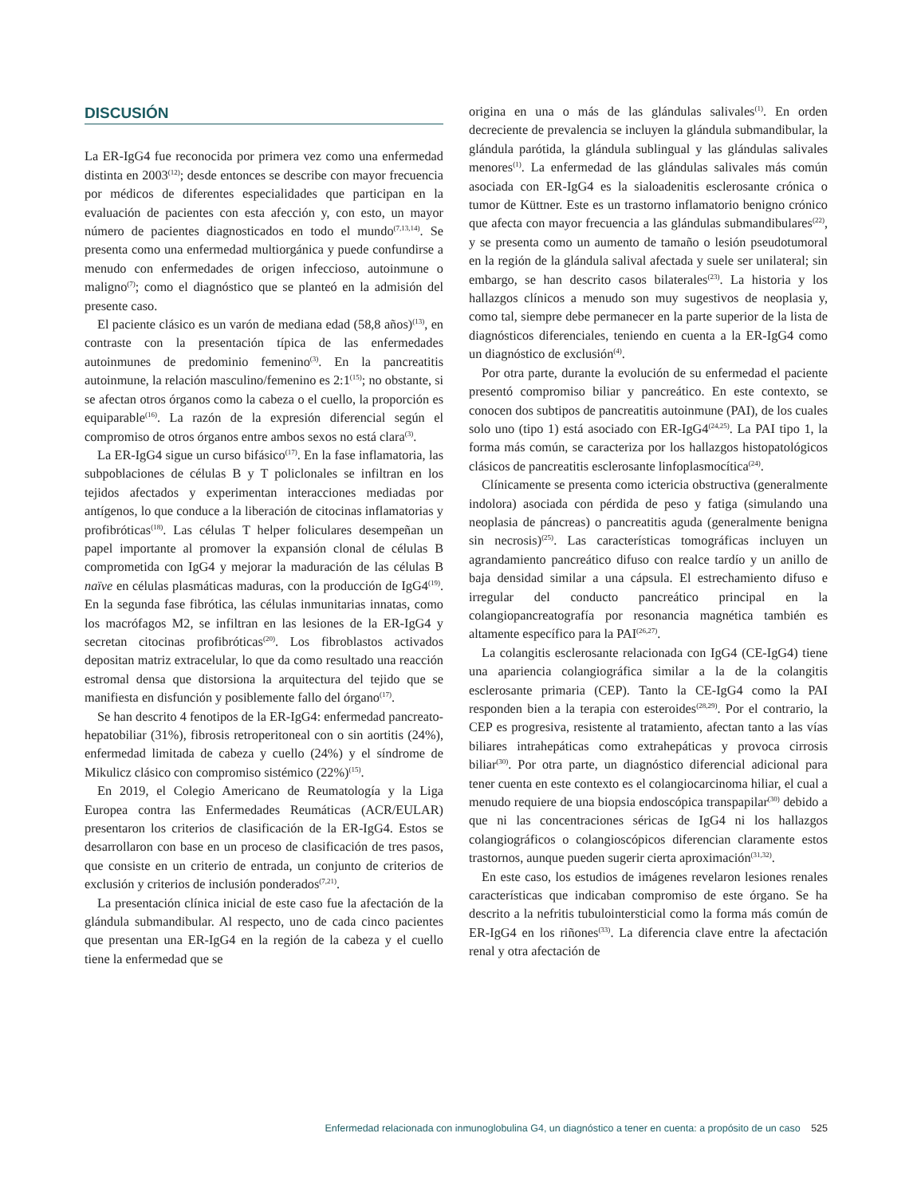DISCUSIÓN
La ER-IgG4 fue reconocida por primera vez como una enfermedad distinta en 2003<sup>(12)</sup>; desde entonces se describe con mayor frecuencia por médicos de diferentes especialidades que participan en la evaluación de pacientes con esta afección y, con esto, un mayor número de pacientes diagnosticados en todo el mundo<sup>(7,13,14)</sup>. Se presenta como una enfermedad multiorgánica y puede confundirse a menudo con enfermedades de origen infeccioso, autoinmune o maligno<sup>(7)</sup>; como el diagnóstico que se planteó en la admisión del presente caso.
El paciente clásico es un varón de mediana edad (58,8 años)<sup>(13)</sup>, en contraste con la presentación típica de las enfermedades autoinmunes de predominio femenino<sup>(3)</sup>. En la pancreatitis autoinmune, la relación masculino/femenino es 2:1<sup>(15)</sup>; no obstante, si se afectan otros órganos como la cabeza o el cuello, la proporción es equiparable<sup>(16)</sup>. La razón de la expresión diferencial según el compromiso de otros órganos entre ambos sexos no está clara<sup>(3)</sup>.
La ER-IgG4 sigue un curso bifásico<sup>(17)</sup>. En la fase inflamatoria, las subpoblaciones de células B y T policlonales se infiltran en los tejidos afectados y experimentan interacciones mediadas por antígenos, lo que conduce a la liberación de citocinas inflamatorias y profibróticas<sup>(18)</sup>. Las células T helper foliculares desempeñan un papel importante al promover la expansión clonal de células B comprometida con IgG4 y mejorar la maduración de las células B naïve en células plasmáticas maduras, con la producción de IgG4<sup>(19)</sup>. En la segunda fase fibrótica, las células inmunitarias innatas, como los macrófagos M2, se infiltran en las lesiones de la ER-IgG4 y secretan citocinas profibróticas<sup>(20)</sup>. Los fibroblastos activados depositan matriz extracelular, lo que da como resultado una reacción estromal densa que distorsiona la arquitectura del tejido que se manifiesta en disfunción y posiblemente fallo del órgano<sup>(17)</sup>.
Se han descrito 4 fenotipos de la ER-IgG4: enfermedad pancreato-hepatobiliar (31%), fibrosis retroperitoneal con o sin aortitis (24%), enfermedad limitada de cabeza y cuello (24%) y el síndrome de Mikulicz clásico con compromiso sistémico (22%)<sup>(15)</sup>.
En 2019, el Colegio Americano de Reumatología y la Liga Europea contra las Enfermedades Reumáticas (ACR/EULAR) presentaron los criterios de clasificación de la ER-IgG4. Estos se desarrollaron con base en un proceso de clasificación de tres pasos, que consiste en un criterio de entrada, un conjunto de criterios de exclusión y criterios de inclusión ponderados<sup>(7,21)</sup>.
La presentación clínica inicial de este caso fue la afectación de la glándula submandibular. Al respecto, uno de cada cinco pacientes que presentan una ER-IgG4 en la región de la cabeza y el cuello tiene la enfermedad que se
origina en una o más de las glándulas salivales<sup>(1)</sup>. En orden decreciente de prevalencia se incluyen la glándula submandibular, la glándula parótida, la glándula sublingual y las glándulas salivales menores<sup>(1)</sup>. La enfermedad de las glándulas salivales más común asociada con ER-IgG4 es la sialoadenitis esclerosante crónica o tumor de Küttner. Este es un trastorno inflamatorio benigno crónico que afecta con mayor frecuencia a las glándulas submandibulares<sup>(22)</sup>, y se presenta como un aumento de tamaño o lesión pseudotumoral en la región de la glándula salival afectada y suele ser unilateral; sin embargo, se han descrito casos bilaterales<sup>(23)</sup>. La historia y los hallazgos clínicos a menudo son muy sugestivos de neoplasia y, como tal, siempre debe permanecer en la parte superior de la lista de diagnósticos diferenciales, teniendo en cuenta a la ER-IgG4 como un diagnóstico de exclusión<sup>(4)</sup>.
Por otra parte, durante la evolución de su enfermedad el paciente presentó compromiso biliar y pancreático. En este contexto, se conocen dos subtipos de pancreatitis autoinmune (PAI), de los cuales solo uno (tipo 1) está asociado con ER-IgG4<sup>(24,25)</sup>. La PAI tipo 1, la forma más común, se caracteriza por los hallazgos histopatológicos clásicos de pancreatitis esclerosante linfoplasmocítica<sup>(24)</sup>.
Clínicamente se presenta como ictericia obstructiva (generalmente indolora) asociada con pérdida de peso y fatiga (simulando una neoplasia de páncreas) o pancreatitis aguda (generalmente benigna sin necrosis)<sup>(25)</sup>. Las características tomográficas incluyen un agrandamiento pancreático difuso con realce tardío y un anillo de baja densidad similar a una cápsula. El estrechamiento difuso e irregular del conducto pancreático principal en la colangiopancreatografía por resonancia magnética también es altamente específico para la PAI<sup>(26,27)</sup>.
La colangitis esclerosante relacionada con IgG4 (CE-IgG4) tiene una apariencia colangiográfica similar a la de la colangitis esclerosante primaria (CEP). Tanto la CE-IgG4 como la PAI responden bien a la terapia con esteroides<sup>(28,29)</sup>. Por el contrario, la CEP es progresiva, resistente al tratamiento, afectan tanto a las vías biliares intrahepáticas como extrahepáticas y provoca cirrosis biliar<sup>(30)</sup>. Por otra parte, un diagnóstico diferencial adicional para tener cuenta en este contexto es el colangiocarcinoma hiliar, el cual a menudo requiere de una biopsia endoscópica transpapilar<sup>(30)</sup> debido a que ni las concentraciones séricas de IgG4 ni los hallazgos colangiográficos o colangioscópicos diferencian claramente estos trastornos, aunque pueden sugerir cierta aproximación<sup>(31,32)</sup>.
En este caso, los estudios de imágenes revelaron lesiones renales características que indicaban compromiso de este órgano. Se ha descrito a la nefritis tubulointersticial como la forma más común de ER-IgG4 en los riñones<sup>(33)</sup>. La diferencia clave entre la afectación renal y otra afectación de
Enfermedad relacionada con inmunoglobulina G4, un diagnóstico a tener en cuenta: a propósito de un caso 525